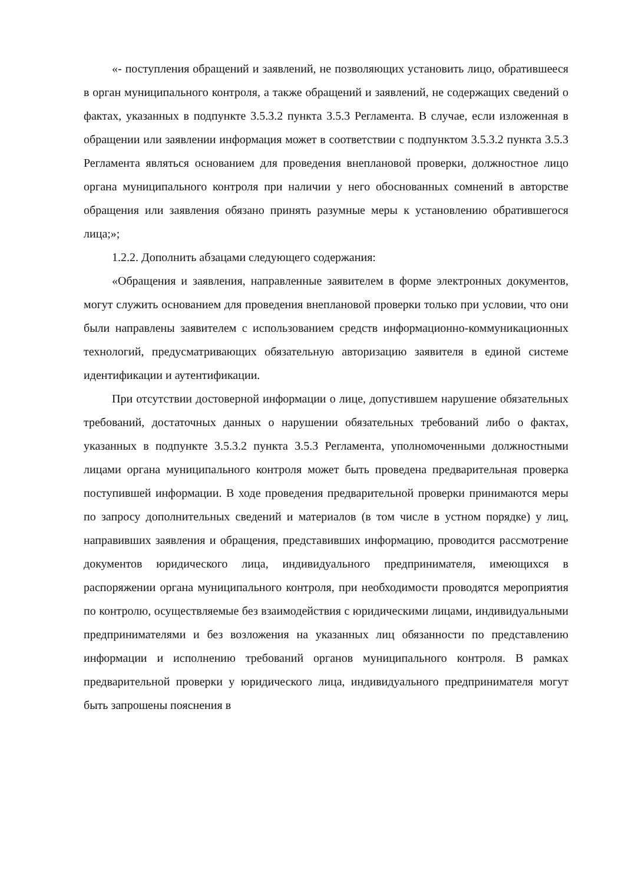«- поступления обращений и заявлений, не позволяющих установить лицо, обратившееся в орган муниципального контроля, а также обращений и заявлений, не содержащих сведений о фактах, указанных в подпункте 3.5.3.2 пункта 3.5.3 Регламента. В случае, если изложенная в обращении или заявлении информация может в соответствии с подпунктом 3.5.3.2 пункта 3.5.3 Регламента являться основанием для проведения внеплановой проверки, должностное лицо органа муниципального контроля при наличии у него обоснованных сомнений в авторстве обращения или заявления обязано принять разумные меры к установлению обратившегося лица;»;
1.2.2. Дополнить абзацами следующего содержания:
«Обращения и заявления, направленные заявителем в форме электронных документов, могут служить основанием для проведения внеплановой проверки только при условии, что они были направлены заявителем с использованием средств информационно-коммуникационных технологий, предусматривающих обязательную авторизацию заявителя в единой системе идентификации и аутентификации.
При отсутствии достоверной информации о лице, допустившем нарушение обязательных требований, достаточных данных о нарушении обязательных требований либо о фактах, указанных в подпункте 3.5.3.2 пункта 3.5.3 Регламента, уполномоченными должностными лицами органа муниципального контроля может быть проведена предварительная проверка поступившей информации. В ходе проведения предварительной проверки принимаются меры по запросу дополнительных сведений и материалов (в том числе в устном порядке) у лиц, направивших заявления и обращения, представивших информацию, проводится рассмотрение документов юридического лица, индивидуального предпринимателя, имеющихся в распоряжении органа муниципального контроля, при необходимости проводятся мероприятия по контролю, осуществляемые без взаимодействия с юридическими лицами, индивидуальными предпринимателями и без возложения на указанных лиц обязанности по представлению информации и исполнению требований органов муниципального контроля. В рамках предварительной проверки у юридического лица, индивидуального предпринимателя могут быть запрошены пояснения в